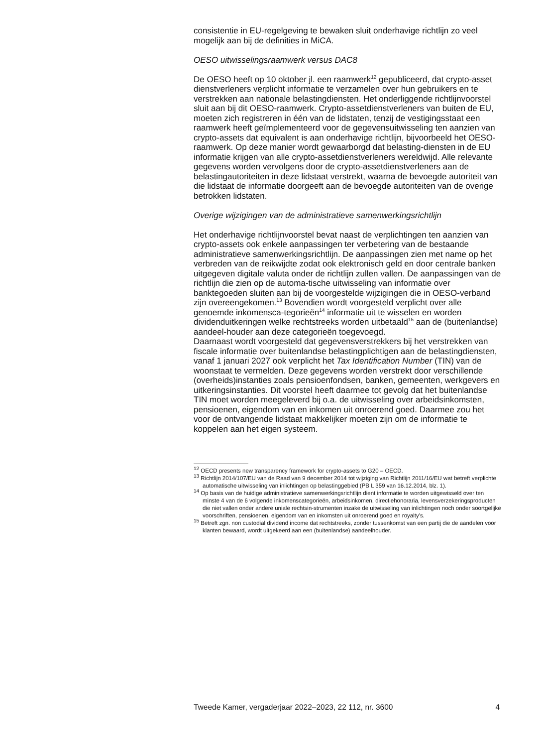consistentie in EU-regelgeving te bewaken sluit onderhavige richtlijn zo veel mogelijk aan bij de definities in MiCA.
OESO uitwisselingsraamwerk versus DAC8
De OESO heeft op 10 oktober jl. een raamwerk<sup>12</sup> gepubliceerd, dat crypto-asset dienstverleners verplicht informatie te verzamelen over hun gebruikers en te verstrekken aan nationale belastingdiensten. Het onderliggende richtlijnvoorstel sluit aan bij dit OESO-raamwerk. Crypto-assetdienstverleners van buiten de EU, moeten zich registreren in één van de lidstaten, tenzij de vestigingsstaat een raamwerk heeft geïmplementeerd voor de gegevensuitwisseling ten aanzien van crypto-assets dat equivalent is aan onderhavige richtlijn, bijvoorbeeld het OESO-raamwerk. Op deze manier wordt gewaarborgd dat belasting-diensten in de EU informatie krijgen van alle crypto-assetdienstverleners wereldwijd. Alle relevante gegevens worden vervolgens door de crypto-assetdienstverleners aan de belastingautoriteiten in deze lidstaat verstrekt, waarna de bevoegde autoriteit van die lidstaat de informatie doorgeeft aan de bevoegde autoriteiten van de overige betrokken lidstaten.
Overige wijzigingen van de administratieve samenwerkingsrichtlijn
Het onderhavige richtlijnvoorstel bevat naast de verplichtingen ten aanzien van crypto-assets ook enkele aanpassingen ter verbetering van de bestaande administratieve samenwerkingsrichtlijn. De aanpassingen zien met name op het verbreden van de reikwijdte zodat ook elektronisch geld en door centrale banken uitgegeven digitale valuta onder de richtlijn zullen vallen. De aanpassingen van de richtlijn die zien op de automa-tische uitwisseling van informatie over banktegoeden sluiten aan bij de voorgestelde wijzigingen die in OESO-verband zijn overeengekomen.<sup>13</sup> Bovendien wordt voorgesteld verplicht over alle genoemde inkomensca-tegorieën<sup>14</sup> informatie uit te wisselen en worden dividenduitkeringen welke rechtstreeks worden uitbetaald<sup>15</sup> aan de (buitenlandse) aandeel-houder aan deze categorieën toegevoegd.
Daarnaast wordt voorgesteld dat gegevensverstrekkers bij het verstrekken van fiscale informatie over buitenlandse belastingplichtigen aan de belastingdiensten, vanaf 1 januari 2027 ook verplicht het Tax Identification Number (TIN) van de woonstaat te vermelden. Deze gegevens worden verstrekt door verschillende (overheids)instanties zoals pensioenfondsen, banken, gemeenten, werkgevers en uitkeringsinstanties. Dit voorstel heeft daarmee tot gevolg dat het buitenlandse TIN moet worden meegeleverd bij o.a. de uitwisseling over arbeidsinkomsten, pensioenen, eigendom van en inkomen uit onroerend goed. Daarmee zou het voor de ontvangende lidstaat makkelijker moeten zijn om de informatie te koppelen aan het eigen systeem.
<sup>12</sup> OECD presents new transparency framework for crypto-assets to G20 – OECD.
<sup>13</sup> Richtlijn 2014/107/EU van de Raad van 9 december 2014 tot wijziging van Richtlijn 2011/16/EU wat betreft verplichte automatische uitwisseling van inlichtingen op belastinggebied (PB L 359 van 16.12.2014, blz. 1).
<sup>14</sup> Op basis van de huidige administratieve samenwerkingsrichtlijn dient informatie te worden uitgewisseld over ten minste 4 van de 6 volgende inkomenscategorieën, arbeidsinkomen, directiehonoraria, levensverzekeringsproducten die niet vallen onder andere uniale rechtsin-strumenten inzake de uitwisseling van inlichtingen noch onder soortgelijke voorschriften, pensioenen, eigendom van en inkomsten uit onroerend goed en royalty’s.
<sup>15</sup> Betreft zgn. non custodial dividend income dat rechtstreeks, zonder tussenkomst van een partij die de aandelen voor klanten bewaard, wordt uitgekeerd aan een (buitenlandse) aandeelhouder.
Tweede Kamer, vergaderjaar 2022–2023, 22 112, nr. 3600 4